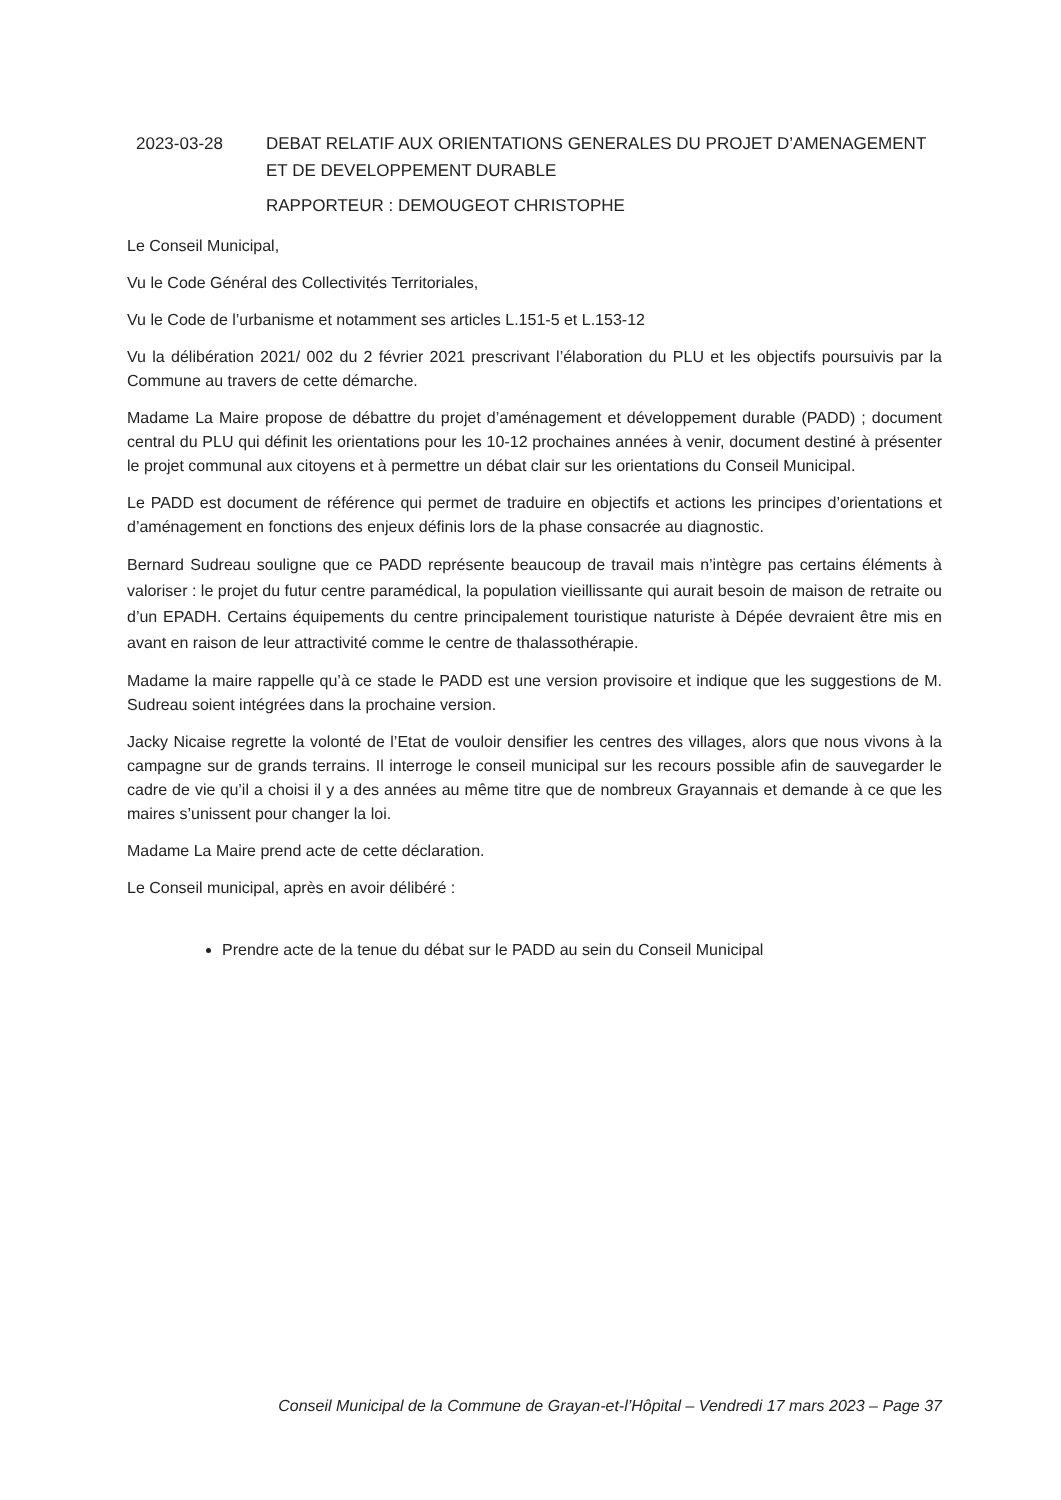2023-03-28 DEBAT RELATIF AUX ORIENTATIONS GENERALES DU PROJET D’AMENAGEMENT ET DE DEVELOPPEMENT DURABLE
RAPPORTEUR : DEMOUGEOT CHRISTOPHE
Le Conseil Municipal,
Vu le Code Général des Collectivités Territoriales,
Vu le Code de l’urbanisme et notamment ses articles L.151-5 et L.153-12
Vu la délibération 2021/ 002 du 2 février 2021 prescrivant l’élaboration du PLU et les objectifs poursuivis par la Commune au travers de cette démarche.
Madame La Maire propose de débattre du projet d’aménagement et développement durable (PADD) ; document central du PLU qui définit les orientations pour les 10-12 prochaines années à venir, document destiné à présenter le projet communal aux citoyens et à permettre un débat clair sur les orientations du Conseil Municipal.
Le PADD est document de référence qui permet de traduire en objectifs et actions les principes d’orientations et d’aménagement en fonctions des enjeux définis lors de la phase consacrée au diagnostic.
Bernard Sudreau souligne que ce PADD représente beaucoup de travail mais n’intègre pas certains éléments à valoriser : le projet du futur centre paramédical, la population vieillissante qui aurait besoin de maison de retraite ou d’un EPADH. Certains équipements du centre principalement touristique naturiste à Dépée devraient être mis en avant en raison de leur attractivité comme le centre de thalassothérapie.
Madame la maire rappelle qu’à ce stade le PADD est une version provisoire et indique que les suggestions de M. Sudreau soient intégrées dans la prochaine version.
Jacky Nicaise regrette la volonté de l’Etat de vouloir densifier les centres des villages, alors que nous vivons à la campagne sur de grands terrains. Il interroge le conseil municipal sur les recours possible afin de sauvegarder le cadre de vie qu’il a choisi il y a des années au même titre que de nombreux Grayannais et demande à ce que les maires s’unissent pour changer la loi.
Madame La Maire prend acte de cette déclaration.
Le Conseil municipal, après en avoir délibéré :
Prendre acte de la tenue du débat sur le PADD au sein du Conseil Municipal
Conseil Municipal de la Commune de Grayan-et-l’Hôpital – Vendredi 17 mars 2023 – Page 37